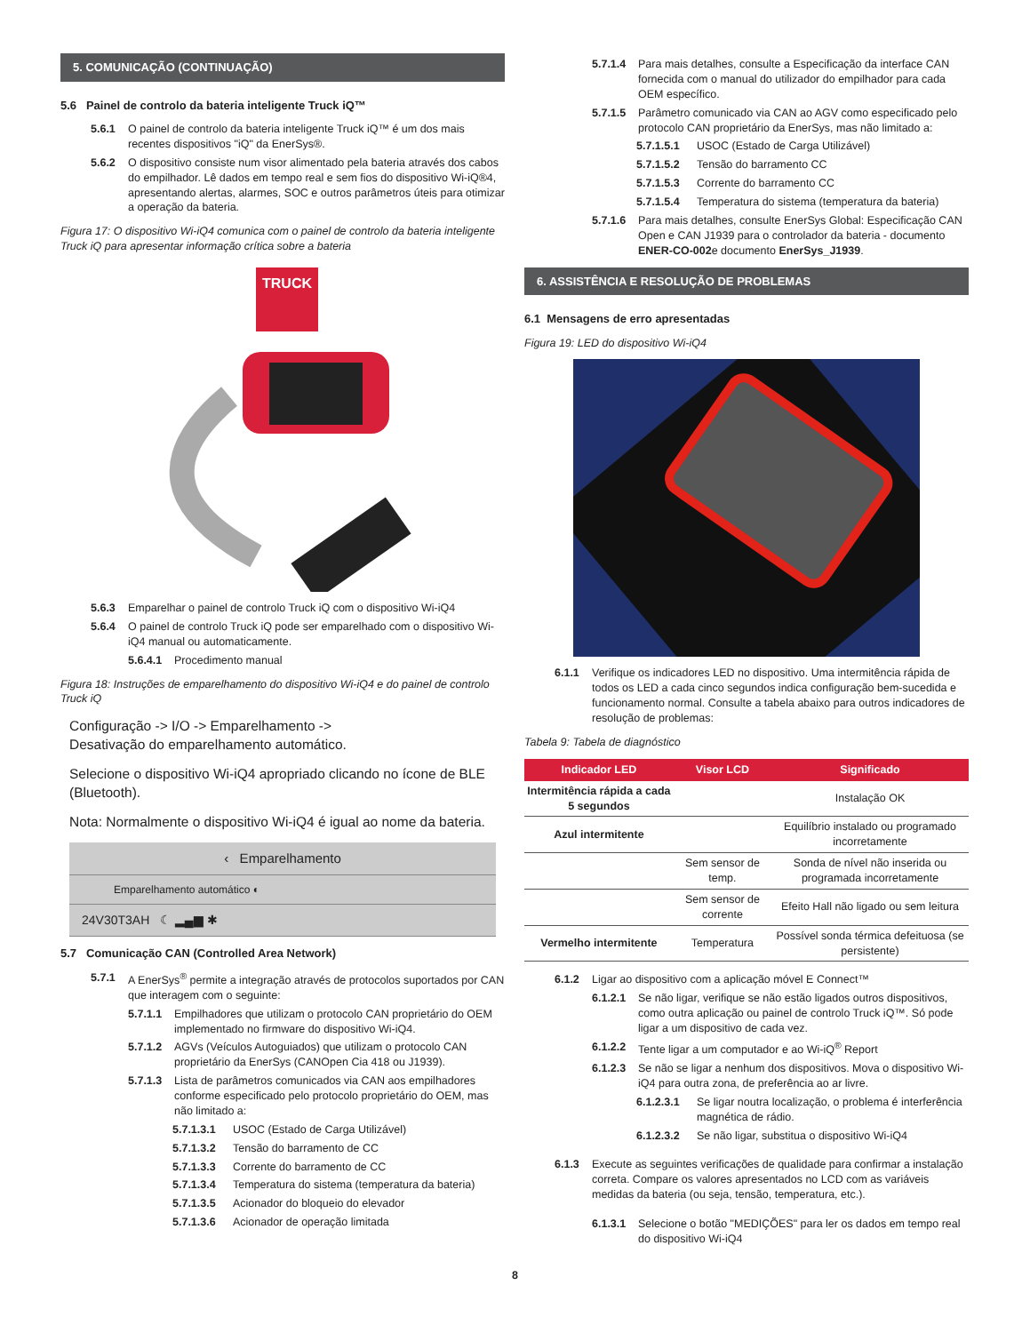5. COMUNICAÇÃO (CONTINUAÇÃO)
5.6 Painel de controlo da bateria inteligente Truck iQ™
5.6.1 O painel de controlo da bateria inteligente Truck iQ™ é um dos mais recentes dispositivos "iQ" da EnerSys®.
5.6.2 O dispositivo consiste num visor alimentado pela bateria através dos cabos do empilhador. Lê dados em tempo real e sem fios do dispositivo Wi-iQ®4, apresentando alertas, alarmes, SOC e outros parâmetros úteis para otimizar a operação da bateria.
Figura 17: O dispositivo Wi-iQ4 comunica com o painel de controlo da bateria inteligente Truck iQ para apresentar informação crítica sobre a bateria
TRUCK
5.6.3 Emparelhar o painel de controlo Truck iQ com o dispositivo Wi-iQ4
5.6.4 O painel de controlo Truck iQ pode ser emparelhado com o dispositivo Wi-iQ4 manual ou automaticamente.
5.6.4.1 Procedimento manual
Figura 18: Instruções de emparelhamento do dispositivo Wi-iQ4 e do painel de controlo Truck iQ
Configuração -> I/O -> Emparelhamento ->
Desativação do emparelhamento automático.
Selecione o dispositivo Wi-iQ4 apropriado clicando no ícone de BLE (Bluetooth).
Nota: Normalmente o dispositivo Wi-iQ4 é igual ao nome da bateria.
‹ Emparelhamento
Emparelhamento automático ◐
24V30T3AH ☾ ▂▄▆ ✱
5.7 Comunicação CAN (Controlled Area Network)
5.7.1 A EnerSys<sup>®</sup> permite a integração através de protocolos suportados por CAN que interagem com o seguinte:
5.7.1.1 Empilhadores que utilizam o protocolo CAN proprietário do OEM implementado no firmware do dispositivo Wi-iQ4.
5.7.1.2 AGVs (Veículos Autoguiados) que utilizam o protocolo CAN proprietário da EnerSys (CANOpen Cia 418 ou J1939).
5.7.1.3 Lista de parâmetros comunicados via CAN aos empilhadores conforme especificado pelo protocolo proprietário do OEM, mas não limitado a:
5.7.1.3.1 USOC (Estado de Carga Utilizável)
5.7.1.3.2 Tensão do barramento de CC
5.7.1.3.3 Corrente do barramento de CC
5.7.1.3.4 Temperatura do sistema (temperatura da bateria)
5.7.1.3.5 Acionador do bloqueio do elevador
5.7.1.3.6 Acionador de operação limitada
5.7.1.4 Para mais detalhes, consulte a Especificação da interface CAN fornecida com o manual do utilizador do empilhador para cada OEM específico.
5.7.1.5 Parâmetro comunicado via CAN ao AGV como especificado pelo protocolo CAN proprietário da EnerSys, mas não limitado a:
5.7.1.5.1 USOC (Estado de Carga Utilizável)
5.7.1.5.2 Tensão do barramento CC
5.7.1.5.3 Corrente do barramento CC
5.7.1.5.4 Temperatura do sistema (temperatura da bateria)
5.7.1.6 Para mais detalhes, consulte EnerSys Global: Especificação CAN Open e CAN J1939 para o controlador da bateria - documento ENER-CO-002e documento EnerSys_J1939.
6. ASSISTÊNCIA E RESOLUÇÃO DE PROBLEMAS
6.1 Mensagens de erro apresentadas
Figura 19: LED do dispositivo Wi-iQ4
6.1.1 Verifique os indicadores LED no dispositivo. Uma intermitência rápida de todos os LED a cada cinco segundos indica configuração bem-sucedida e funcionamento normal. Consulte a tabela abaixo para outros indicadores de resolução de problemas:
Tabela 9: Tabela de diagnóstico
| Indicador LED | Visor LCD | Significado |
| --- | --- | --- |
| Intermitência rápida a cada 5 segundos | | Instalação OK |
| Azul intermitente | | Equilíbrio instalado ou programado incorretamente |
| | Sem sensor de temp. | Sonda de nível não inserida ou programada incorretamente |
| | Sem sensor de corrente | Efeito Hall não ligado ou sem leitura |
| Vermelho intermitente | Temperatura | Possível sonda térmica defeituosa (se persistente) |
6.1.2 Ligar ao dispositivo com a aplicação móvel E Connect™
6.1.2.1 Se não ligar, verifique se não estão ligados outros dispositivos, como outra aplicação ou painel de controlo Truck iQ™. Só pode ligar a um dispositivo de cada vez.
6.1.2.2 Tente ligar a um computador e ao Wi-iQ<sup>®</sup> Report
6.1.2.3 Se não se ligar a nenhum dos dispositivos. Mova o dispositivo Wi-iQ4 para outra zona, de preferência ao ar livre.
6.1.2.3.1 Se ligar noutra localização, o problema é interferência magnética de rádio.
6.1.2.3.2 Se não ligar, substitua o dispositivo Wi-iQ4
6.1.3 Execute as seguintes verificações de qualidade para confirmar a instalação correta. Compare os valores apresentados no LCD com as variáveis medidas da bateria (ou seja, tensão, temperatura, etc.).
6.1.3.1 Selecione o botão "MEDIÇÕES" para ler os dados em tempo real do dispositivo Wi-iQ4
8